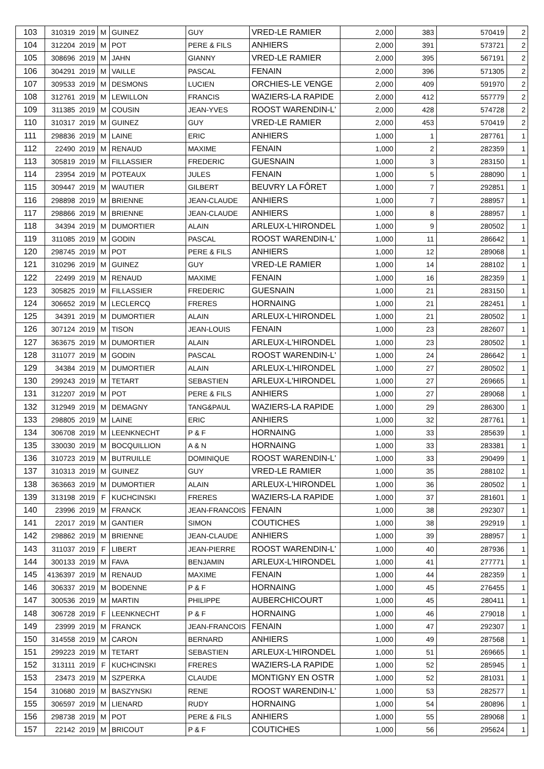| 103 | 310319 | 2019 | M | GUINEZ | GUY | VRED-LE RAMIER | 2,000 | 383 | 570419 | 2 |
| 104 | 312204 | 2019 | M | POT | PERE & FILS | ANHIERS | 2,000 | 391 | 573721 | 2 |
| 105 | 308696 | 2019 | M | JAHN | GIANNY | VRED-LE RAMIER | 2,000 | 395 | 567191 | 2 |
| 106 | 304291 | 2019 | M | VAILLE | PASCAL | FENAIN | 2,000 | 396 | 571305 | 2 |
| 107 | 309533 | 2019 | M | DESMONS | LUCIEN | ORCHIES-LE VENGE | 2,000 | 409 | 591970 | 2 |
| 108 | 312761 | 2019 | M | LEWILLON | FRANCIS | WAZIERS-LA RAPIDE | 2,000 | 412 | 557779 | 2 |
| 109 | 311385 | 2019 | M | COUSIN | JEAN-YVES | ROOST WARENDIN-L' | 2,000 | 428 | 574728 | 2 |
| 110 | 310317 | 2019 | M | GUINEZ | GUY | VRED-LE RAMIER | 2,000 | 453 | 570419 | 2 |
| 111 | 298836 | 2019 | M | LAINE | ERIC | ANHIERS | 1,000 | 1 | 287761 | 1 |
| 112 | 22490 | 2019 | M | RENAUD | MAXIME | FENAIN | 1,000 | 2 | 282359 | 1 |
| 113 | 305819 | 2019 | M | FILLASSIER | FREDERIC | GUESNAIN | 1,000 | 3 | 283150 | 1 |
| 114 | 23954 | 2019 | M | POTEAUX | JULES | FENAIN | 1,000 | 5 | 288090 | 1 |
| 115 | 309447 | 2019 | M | WAUTIER | GILBERT | BEUVRY LA FÔRET | 1,000 | 7 | 292851 | 1 |
| 116 | 298898 | 2019 | M | BRIENNE | JEAN-CLAUDE | ANHIERS | 1,000 | 7 | 288957 | 1 |
| 117 | 298866 | 2019 | M | BRIENNE | JEAN-CLAUDE | ANHIERS | 1,000 | 8 | 288957 | 1 |
| 118 | 34394 | 2019 | M | DUMORTIER | ALAIN | ARLEUX-L'HIRONDEL | 1,000 | 9 | 280502 | 1 |
| 119 | 311085 | 2019 | M | GODIN | PASCAL | ROOST WARENDIN-L' | 1,000 | 11 | 286642 | 1 |
| 120 | 298745 | 2019 | M | POT | PERE & FILS | ANHIERS | 1,000 | 12 | 289068 | 1 |
| 121 | 310296 | 2019 | M | GUINEZ | GUY | VRED-LE RAMIER | 1,000 | 14 | 288102 | 1 |
| 122 | 22499 | 2019 | M | RENAUD | MAXIME | FENAIN | 1,000 | 16 | 282359 | 1 |
| 123 | 305825 | 2019 | M | FILLASSIER | FREDERIC | GUESNAIN | 1,000 | 21 | 283150 | 1 |
| 124 | 306652 | 2019 | M | LECLERCQ | FRERES | HORNAING | 1,000 | 21 | 282451 | 1 |
| 125 | 34391 | 2019 | M | DUMORTIER | ALAIN | ARLEUX-L'HIRONDEL | 1,000 | 21 | 280502 | 1 |
| 126 | 307124 | 2019 | M | TISON | JEAN-LOUIS | FENAIN | 1,000 | 23 | 282607 | 1 |
| 127 | 363675 | 2019 | M | DUMORTIER | ALAIN | ARLEUX-L'HIRONDEL | 1,000 | 23 | 280502 | 1 |
| 128 | 311077 | 2019 | M | GODIN | PASCAL | ROOST WARENDIN-L' | 1,000 | 24 | 286642 | 1 |
| 129 | 34384 | 2019 | M | DUMORTIER | ALAIN | ARLEUX-L'HIRONDEL | 1,000 | 27 | 280502 | 1 |
| 130 | 299243 | 2019 | M | TETART | SEBASTIEN | ARLEUX-L'HIRONDEL | 1,000 | 27 | 269665 | 1 |
| 131 | 312207 | 2019 | M | POT | PERE & FILS | ANHIERS | 1,000 | 27 | 289068 | 1 |
| 132 | 312949 | 2019 | M | DEMAGNY | TANG&PAUL | WAZIERS-LA RAPIDE | 1,000 | 29 | 286300 | 1 |
| 133 | 298805 | 2019 | M | LAINE | ERIC | ANHIERS | 1,000 | 32 | 287761 | 1 |
| 134 | 306708 | 2019 | M | LEENKNECHT | P & F | HORNAING | 1,000 | 33 | 285639 | 1 |
| 135 | 330030 | 2019 | M | BOCQUILLION | A & N | HORNAING | 1,000 | 33 | 283381 | 1 |
| 136 | 310723 | 2019 | M | BUTRUILLE | DOMINIQUE | ROOST WARENDIN-L' | 1,000 | 33 | 290499 | 1 |
| 137 | 310313 | 2019 | M | GUINEZ | GUY | VRED-LE RAMIER | 1,000 | 35 | 288102 | 1 |
| 138 | 363663 | 2019 | M | DUMORTIER | ALAIN | ARLEUX-L'HIRONDEL | 1,000 | 36 | 280502 | 1 |
| 139 | 313198 | 2019 | F | KUCHCINSKI | FRERES | WAZIERS-LA RAPIDE | 1,000 | 37 | 281601 | 1 |
| 140 | 23996 | 2019 | M | FRANCK | JEAN-FRANCOIS | FENAIN | 1,000 | 38 | 292307 | 1 |
| 141 | 22017 | 2019 | M | GANTIER | SIMON | COUTICHES | 1,000 | 38 | 292919 | 1 |
| 142 | 298862 | 2019 | M | BRIENNE | JEAN-CLAUDE | ANHIERS | 1,000 | 39 | 288957 | 1 |
| 143 | 311037 | 2019 | F | LIBERT | JEAN-PIERRE | ROOST WARENDIN-L' | 1,000 | 40 | 287936 | 1 |
| 144 | 300133 | 2019 | M | FAVA | BENJAMIN | ARLEUX-L'HIRONDEL | 1,000 | 41 | 277771 | 1 |
| 145 | 4136397 | 2019 | M | RENAUD | MAXIME | FENAIN | 1,000 | 44 | 282359 | 1 |
| 146 | 306337 | 2019 | M | BODENNE | P & F | HORNAING | 1,000 | 45 | 276455 | 1 |
| 147 | 300536 | 2019 | M | MARTIN | PHILIPPE | AUBERCHICOURT | 1,000 | 45 | 280411 | 1 |
| 148 | 306728 | 2019 | F | LEENKNECHT | P & F | HORNAING | 1,000 | 46 | 279018 | 1 |
| 149 | 23999 | 2019 | M | FRANCK | JEAN-FRANCOIS | FENAIN | 1,000 | 47 | 292307 | 1 |
| 150 | 314558 | 2019 | M | CARON | BERNARD | ANHIERS | 1,000 | 49 | 287568 | 1 |
| 151 | 299223 | 2019 | M | TETART | SEBASTIEN | ARLEUX-L'HIRONDEL | 1,000 | 51 | 269665 | 1 |
| 152 | 313111 | 2019 | F | KUCHCINSKI | FRERES | WAZIERS-LA RAPIDE | 1,000 | 52 | 285945 | 1 |
| 153 | 23473 | 2019 | M | SZPERKA | CLAUDE | MONTIGNY EN OSTR | 1,000 | 52 | 281031 | 1 |
| 154 | 310680 | 2019 | M | BASZYNSKI | RENE | ROOST WARENDIN-L' | 1,000 | 53 | 282577 | 1 |
| 155 | 306597 | 2019 | M | LIENARD | RUDY | HORNAING | 1,000 | 54 | 280896 | 1 |
| 156 | 298738 | 2019 | M | POT | PERE & FILS | ANHIERS | 1,000 | 55 | 289068 | 1 |
| 157 | 22142 | 2019 | M | BRICOUT | P & F | COUTICHES | 1,000 | 56 | 295624 | 1 |